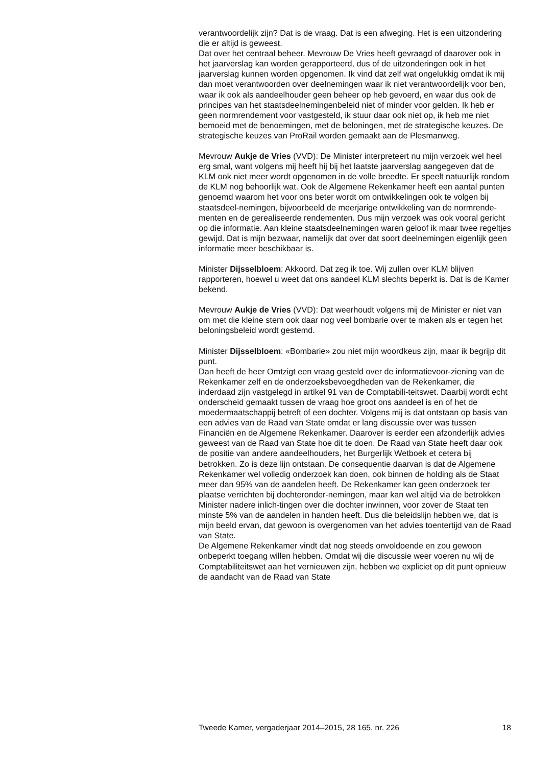verantwoordelijk zijn? Dat is de vraag. Dat is een afweging. Het is een uitzondering die er altijd is geweest.
Dat over het centraal beheer. Mevrouw De Vries heeft gevraagd of daarover ook in het jaarverslag kan worden gerapporteerd, dus of de uitzonderingen ook in het jaarverslag kunnen worden opgenomen. Ik vind dat zelf wat ongelukkig omdat ik mij dan moet verantwoorden over deelnemingen waar ik niet verantwoordelijk voor ben, waar ik ook als aandeelhouder geen beheer op heb gevoerd, en waar dus ook de principes van het staatsdeelnemingenbeleid niet of minder voor gelden. Ik heb er geen normrendement voor vastgesteld, ik stuur daar ook niet op, ik heb me niet bemoeid met de benoemingen, met de beloningen, met de strategische keuzes. De strategische keuzes van ProRail worden gemaakt aan de Plesmanweg.
Mevrouw Aukje de Vries (VVD): De Minister interpreteert nu mijn verzoek wel heel erg smal, want volgens mij heeft hij bij het laatste jaarverslag aangegeven dat de KLM ook niet meer wordt opgenomen in de volle breedte. Er speelt natuurlijk rondom de KLM nog behoorlijk wat. Ook de Algemene Rekenkamer heeft een aantal punten genoemd waarom het voor ons beter wordt om ontwikkelingen ook te volgen bij staatsdeel-nemingen, bijvoorbeeld de meerjarige ontwikkeling van de normrende-menten en de gerealiseerde rendementen. Dus mijn verzoek was ook vooral gericht op die informatie. Aan kleine staatsdeelnemingen waren geloof ik maar twee regeltjes gewijd. Dat is mijn bezwaar, namelijk dat over dat soort deelnemingen eigenlijk geen informatie meer beschikbaar is.
Minister Dijsselbloem: Akkoord. Dat zeg ik toe. Wij zullen over KLM blijven rapporteren, hoewel u weet dat ons aandeel KLM slechts beperkt is. Dat is de Kamer bekend.
Mevrouw Aukje de Vries (VVD): Dat weerhoudt volgens mij de Minister er niet van om met die kleine stem ook daar nog veel bombarie over te maken als er tegen het beloningsbeleid wordt gestemd.
Minister Dijsselbloem: «Bombarie» zou niet mijn woordkeus zijn, maar ik begrijp dit punt.
Dan heeft de heer Omtzigt een vraag gesteld over de informatievoor-ziening van de Rekenkamer zelf en de onderzoeksbevoegdheden van de Rekenkamer, die inderdaad zijn vastgelegd in artikel 91 van de Comptabili-teitswet. Daarbij wordt echt onderscheid gemaakt tussen de vraag hoe groot ons aandeel is en of het de moedermaatschappij betreft of een dochter. Volgens mij is dat ontstaan op basis van een advies van de Raad van State omdat er lang discussie over was tussen Financiën en de Algemene Rekenkamer. Daarover is eerder een afzonderlijk advies geweest van de Raad van State hoe dit te doen. De Raad van State heeft daar ook de positie van andere aandeelhouders, het Burgerlijk Wetboek et cetera bij betrokken. Zo is deze lijn ontstaan. De consequentie daarvan is dat de Algemene Rekenkamer wel volledig onderzoek kan doen, ook binnen de holding als de Staat meer dan 95% van de aandelen heeft. De Rekenkamer kan geen onderzoek ter plaatse verrichten bij dochteronder-nemingen, maar kan wel altijd via de betrokken Minister nadere inlich-tingen over die dochter inwinnen, voor zover de Staat ten minste 5% van de aandelen in handen heeft. Dus die beleidslijn hebben we, dat is mijn beeld ervan, dat gewoon is overgenomen van het advies toentertijd van de Raad van State.
De Algemene Rekenkamer vindt dat nog steeds onvoldoende en zou gewoon onbeperkt toegang willen hebben. Omdat wij die discussie weer voeren nu wij de Comptabiliteitswet aan het vernieuwen zijn, hebben we expliciet op dit punt opnieuw de aandacht van de Raad van State
Tweede Kamer, vergaderjaar 2014–2015, 28 165, nr. 226 18